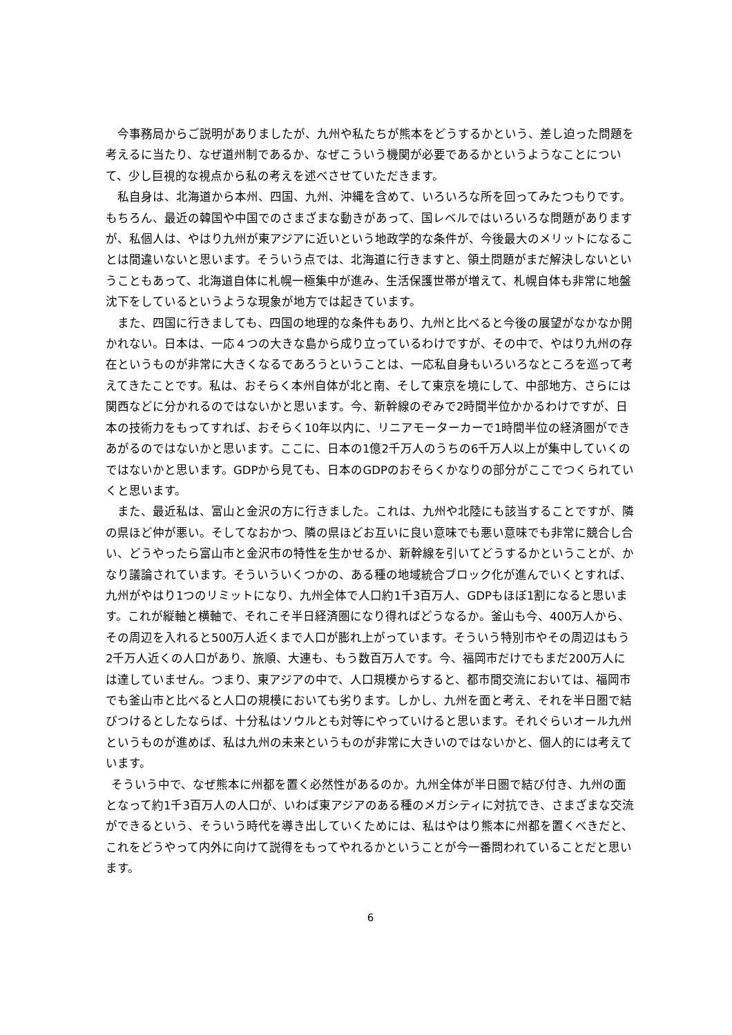今事務局からご説明がありましたが、九州や私たちが熊本をどうするかという、差し迫った問題を考えるに当たり、なぜ道州制であるか、なぜこういう機関が必要であるかというようなことについて、少し巨視的な視点から私の考えを述べさせていただきます。
私自身は、北海道から本州、四国、九州、沖縄を含めて、いろいろな所を回ってみたつもりです。もちろん、最近の韓国や中国でのさまざまな動きがあって、国レベルではいろいろな問題がありますが、私個人は、やはり九州が東アジアに近いという地政学的な条件が、今後最大のメリットになることは間違いないと思います。そういう点では、北海道に行きますと、領土問題がまだ解決しないということもあって、北海道自体に札幌一極集中が進み、生活保護世帯が増えて、札幌自体も非常に地盤沈下をしているというような現象が地方では起きています。
また、四国に行きましても、四国の地理的な条件もあり、九州と比べると今後の展望がなかなか開かれない。日本は、一応４つの大きな島から成り立っているわけですが、その中で、やはり九州の存在というものが非常に大きくなるであろうということは、一応私自身もいろいろなところを巡って考えてきたことです。私は、おそらく本州自体が北と南、そして東京を境にして、中部地方、さらには関西などに分かれるのではないかと思います。今、新幹線のぞみで2時間半位かかるわけですが、日本の技術力をもってすれば、おそらく10年以内に、リニアモーターカーで1時間半位の経済圏ができあがるのではないかと思います。ここに、日本の1億2千万人のうちの6千万人以上が集中していくのではないかと思います。GDPから見ても、日本のGDPのおそらくかなりの部分がここでつくられていくと思います。
また、最近私は、富山と金沢の方に行きました。これは、九州や北陸にも該当することですが、隣の県ほど仲が悪い。そしてなおかつ、隣の県ほどお互いに良い意味でも悪い意味でも非常に競合し合い、どうやったら富山市と金沢市の特性を生かせるか、新幹線を引いてどうするかということが、かなり議論されています。そういういくつかの、ある種の地域統合ブロック化が進んでいくとすれば、九州がやはり1つのリミットになり、九州全体で人口約1千3百万人、GDPもほぼ1割になると思います。これが縦軸と横軸で、それこそ半日経済圏になり得ればどうなるか。釜山も今、400万人から、その周辺を入れると500万人近くまで人口が膨れ上がっています。そういう特別市やその周辺はもう2千万人近くの人口があり、旅順、大連も、もう数百万人です。今、福岡市だけでもまだ200万人には達していません。つまり、東アジアの中で、人口規模からすると、都市間交流においては、福岡市でも釜山市と比べると人口の規模においても劣ります。しかし、九州を面と考え、それを半日圏で結びつけるとしたならば、十分私はソウルとも対等にやっていけると思います。それぐらいオール九州というものが進めば、私は九州の未来というものが非常に大きいのではないかと、個人的には考えています。
そういう中で、なぜ熊本に州都を置く必然性があるのか。九州全体が半日圏で結び付き、九州の面となって約1千3百万人の人口が、いわば東アジアのある種のメガシティに対抗でき、さまざまな交流ができるという、そういう時代を導き出していくためには、私はやはり熊本に州都を置くべきだと、これをどうやって内外に向けて説得をもってやれるかということが今一番問われていることだと思います。
6